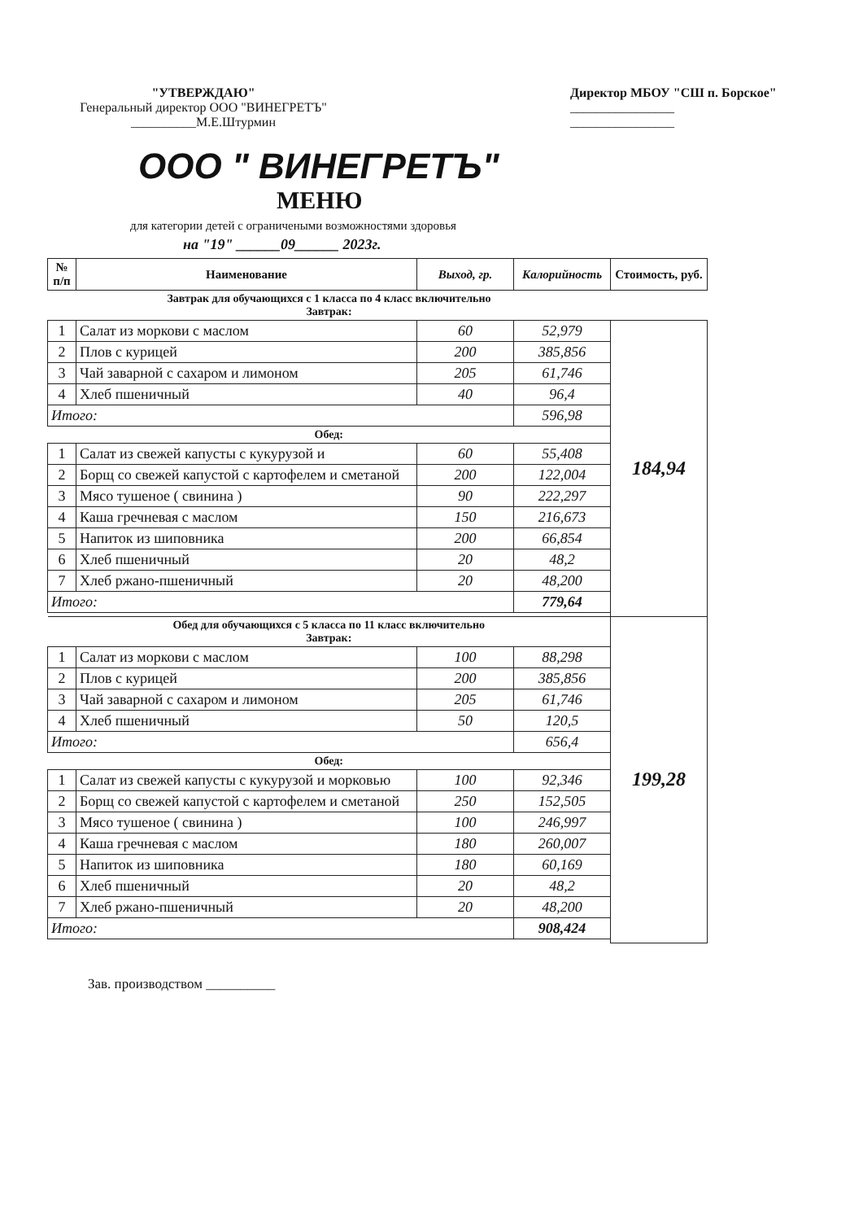"УТВЕРЖДАЮ"
Генеральный директор ООО "ВИНЕГРЕТЪ"
__________М.Е.Штурмин
Директор МБОУ "СШ п. Борское"
________________
________________
ООО " ВИНЕГРЕТЪ"
МЕНЮ
для категории детей с ограничеными возможностями здоровья
на "19" ______09______ 2023г.
| № п/п | Наименование | Выход, гр. | Калорийность | Стоимость, руб. |
| --- | --- | --- | --- | --- |
| Завтрак для обучающихся с 1 класса по 4 класс включительно Завтрак: | | | | |
| 1 | Салат из моркови с маслом | 60 | 52,979 | 184,94 |
| 2 | Плов с курицей | 200 | 385,856 | |
| 3 | Чай заварной с сахаром и лимоном | 205 | 61,746 | |
| 4 | Хлеб пшеничный | 40 | 96,4 | |
| Итого: | | | 596,98 | |
| Обед: | | | | |
| 1 | Салат из свежей капусты с кукурузой и | 60 | 55,408 | |
| 2 | Борщ со свежей капустой с картофелем и сметаной | 200 | 122,004 | |
| 3 | Мясо тушеное ( свинина ) | 90 | 222,297 | |
| 4 | Каша гречневая с маслом | 150 | 216,673 | |
| 5 | Напиток из шиповника | 200 | 66,854 | |
| 6 | Хлеб пшеничный | 20 | 48,2 | |
| 7 | Хлеб ржано-пшеничный | 20 | 48,200 | |
| Итого: | | | 779,64 | |
| Обед для обучающихся с 5 класса по 11 класс включительно Завтрак: | | | | 199,28 |
| 1 | Салат из моркови с маслом | 100 | 88,298 | |
| 2 | Плов с курицей | 200 | 385,856 | |
| 3 | Чай заварной с сахаром и лимоном | 205 | 61,746 | |
| 4 | Хлеб пшеничный | 50 | 120,5 | |
| Итого: | | | 656,4 | |
| Обед: | | | | |
| 1 | Салат из свежей капусты с кукурузой и морковью | 100 | 92,346 | |
| 2 | Борщ со свежей капустой с картофелем и сметаной | 250 | 152,505 | |
| 3 | Мясо тушеное ( свинина ) | 100 | 246,997 | |
| 4 | Каша гречневая с маслом | 180 | 260,007 | |
| 5 | Напиток из шиповника | 180 | 60,169 | |
| 6 | Хлеб пшеничный | 20 | 48,2 | |
| 7 | Хлеб ржано-пшеничный | 20 | 48,200 | |
| Итого: | | | 908,424 | |
Зав. производством __________